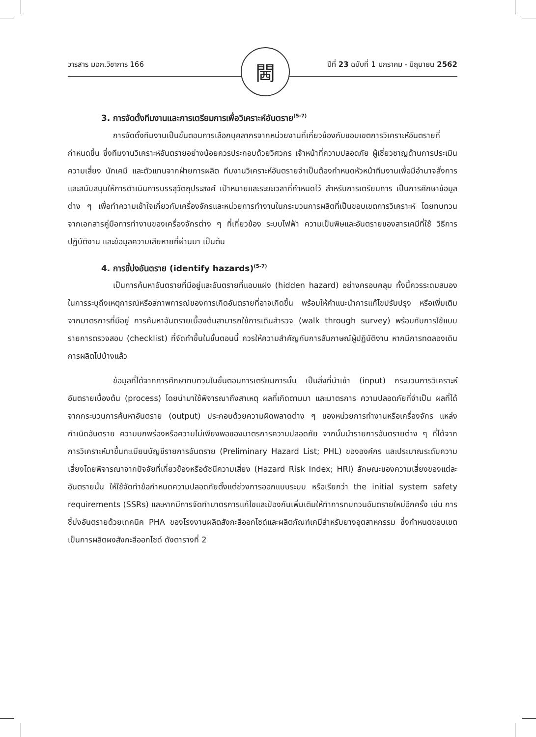วารสาร มฉก.วิชาการ 166 ปีที่ 23 ฉบับที่ 1 มกราคม - มิถุนายน 2562 閪
3. การจัดตั้งทีมงานและการเตรียมการเพื่อวิเคราะห์อันตราย<sup>(5-7)</sup>
การจัดตั้งทีมงานเป็นขั้นตอนการเลือกบุคลากรจากหน่วยงานที่เกี่ยวข้องกับขอบเขตการวิเคราะห์อันตรายที่กำหนดขึ้น ซึ่งทีมงานวิเคราะห์อันตรายอย่างน้อยควรประกอบด้วยวิศวกร เจ้าหน้าที่ความปลอดภัย ผู้เชี่ยวชาญด้านการประเมินความเสี่ยง นักเคมี และตัวแทนจากฝ่ายการผลิต ทีมงานวิเคราะห์อันตรายจำเป็นต้องกำหนดหัวหน้าทีมงานเพื่อมีอำนาจสั่งการ และสนับสนุนให้การดำเนินการบรรลุวัตถุประสงค์ เป้าหมายและระยะเวลาที่กำหนดไว้ สำหรับการเตรียมการ เป็นการศึกษาข้อมูลต่าง ๆ เพื่อทำความเข้าใจเกี่ยวกับเครื่องจักรและหน่วยการทำงานในกระบวนการผลิตที่เป็นขอบเขตการวิเคราะห์ โดยทบทวนจากเอกสารคู่มือการทำงานของเครื่องจักรต่าง ๆ ที่เกี่ยวข้อง ระบบไฟฟ้า ความเป็นพิษและอันตรายของสารเคมีที่ใช้ วิธีการปฏิบัติงาน และข้อมูลความเสียหายที่ผ่านมา เป็นต้น
4. การชี้บ่งอันตราย (identify hazards)<sup>(5-7)</sup>
เป็นการค้นหาอันตรายที่มีอยู่และอันตรายที่แอบแฝง (hidden hazard) อย่างครอบคลุม ทั้งนี้ควรระดมสมองในการระบุถึงเหตุการณ์หรือสภาพการณ์ของการเกิดอันตรายที่อาจเกิดขึ้น พร้อมให้คำแนะนำการแก้ไขปรับปรุง หรือเพิ่มเติมจากมาตรการที่มีอยู่ การค้นหาอันตรายเบื้องต้นสามารถใช้การเดินสำรวจ (walk through survey) พร้อมกับการใช้แบบรายการตรวจสอบ (checklist) ที่จัดทำขึ้นในขั้นตอนนี้ ควรให้ความสำคัญกับการสัมภาษณ์ผู้ปฏิบัติงาน หากมีการทดลองเดินการผลิตไปบ้างแล้ว
ข้อมูลที่ได้จากการศึกษาทบทวนในขั้นตอนการเตรียมการนั้น เป็นสิ่งที่นำเข้า (input) กระบวนการวิเคราะห์อันตรายเบื้องต้น (process) โดยนำมาใช้พิจารณาถึงสาเหตุ ผลที่เกิดตามมา และมาตรการ ความปลอดภัยที่จำเป็น ผลที่ได้จากกระบวนการค้นหาอันตราย (output) ประกอบด้วยความผิดพลาดต่าง ๆ ของหน่วยการทำงานหรือเครื่องจักร แหล่งกำเนิดอันตราย ความบกพร่องหรือความไม่เพียงพอของมาตรการความปลอดภัย จากนั้นนำรายการอันตรายต่าง ๆ ที่ได้จากการวิเคราะห์มาขึ้นทะเบียนบัญชีรายการอันตราย (Preliminary Hazard List; PHL) ขององค์กร และประมาณระดับความเสี่ยงโดยพิจารณาจากปัจจัยที่เกี่ยวข้องหรือดัชนีความเสี่ยง (Hazard Risk Index; HRI) ลักษณะของความเสี่ยงของแต่ละอันตรายนั้น ให้ใช้จัดทำข้อกำหนดความปลอดภัยตั้งแต่ช่วงการออกแบบระบบ หรือเรียกว่า the initial system safety requirements (SSRs) และหากมีการจัดทำมาตรการแก้ไขและป้องกันเพิ่มเติมให้ทำการทบทวนอันตรายใหม่อีกครั้ง เช่น การชี้บ่งอันตรายด้วยเทคนิค PHA ของโรงงานผลิตสังกะสีออกไซด์และผลิตภัณฑ์เคมีสำหรับยางอุตสาหกรรม ซึ่งกำหนดขอบเขตเป็นการผลิตผงสังกะสีออกไซด์ ดังตารางที่ 2